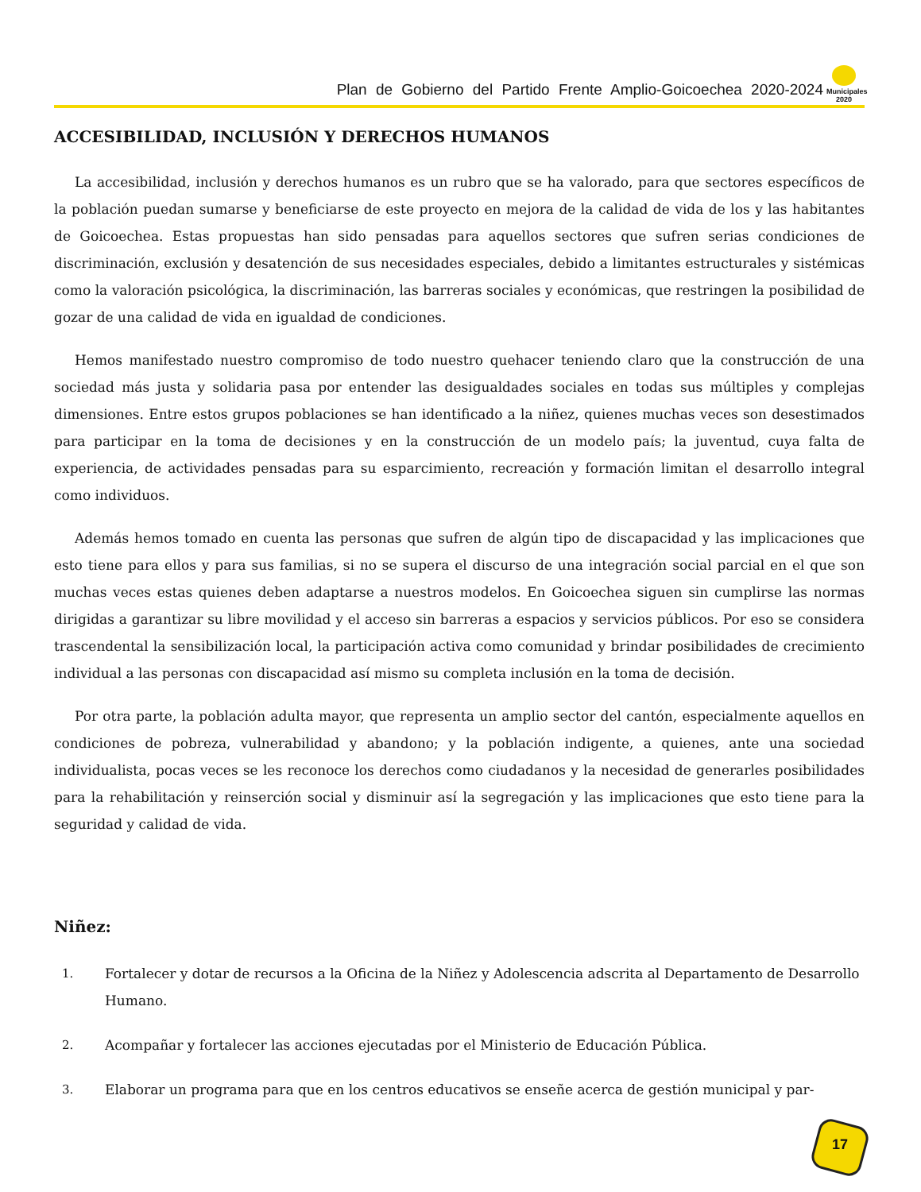Plan de Gobierno del Partido Frente Amplio-Goicoechea 2020-2024
Municipales 2020
ACCESIBILIDAD, INCLUSIÓN Y DERECHOS HUMANOS
La accesibilidad, inclusión y derechos humanos es un rubro que se ha valorado, para que sectores específicos de la población puedan sumarse y beneficiarse de este proyecto en mejora de la calidad de vida de los y las habitantes de Goicoechea. Estas propuestas han sido pensadas para aquellos sectores que sufren serias condiciones de discriminación, exclusión y desatención de sus necesidades especiales, debido a limitantes estructurales y sistémicas como la valoración psicológica, la discriminación, las barreras sociales y económicas, que restringen la posibilidad de gozar de una calidad de vida en igualdad de condiciones.
Hemos manifestado nuestro compromiso de todo nuestro quehacer teniendo claro que la construcción de una sociedad más justa y solidaria pasa por entender las desigualdades sociales en todas sus múltiples y complejas dimensiones. Entre estos grupos poblaciones se han identificado a la niñez, quienes muchas veces son desestimados para participar en la toma de decisiones y en la construcción de un modelo país; la juventud, cuya falta de experiencia, de actividades pensadas para su esparcimiento, recreación y formación limitan el desarrollo integral como individuos.
Además hemos tomado en cuenta las personas que sufren de algún tipo de discapacidad y las implicaciones que esto tiene para ellos y para sus familias, si no se supera el discurso de una integración social parcial en el que son muchas veces estas quienes deben adaptarse a nuestros modelos. En Goicoechea siguen sin cumplirse las normas dirigidas a garantizar su libre movilidad y el acceso sin barreras a espacios y servicios públicos. Por eso se considera trascendental la sensibilización local, la participación activa como comunidad y brindar posibilidades de crecimiento individual a las personas con discapacidad así mismo su completa inclusión en la toma de decisión.
Por otra parte, la población adulta mayor, que representa un amplio sector del cantón, especialmente aquellos en condiciones de pobreza, vulnerabilidad y abandono; y la población indigente, a quienes, ante una sociedad individualista, pocas veces se les reconoce los derechos como ciudadanos y la necesidad de generarles posibilidades para la rehabilitación y reinserción social y disminuir así la segregación y las implicaciones que esto tiene para la seguridad y calidad de vida.
Niñez:
1. Fortalecer y dotar de recursos a la Oficina de la Niñez y Adolescencia adscrita al Departamento de Desarrollo Humano.
2. Acompañar y fortalecer las acciones ejecutadas por el Ministerio de Educación Pública.
3. Elaborar un programa para que en los centros educativos se enseñe acerca de gestión municipal y par-
17